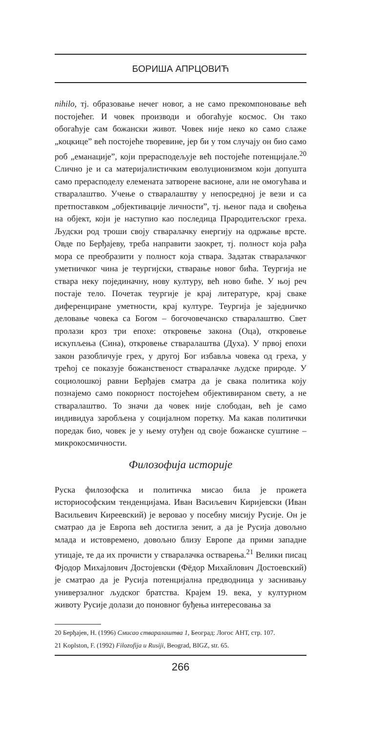БОРИША АПРЦОВИЋ
nihilo, тј. образовање нечег новог, а не само прекомпоновање већ постојећег. И човек производи и обогаћује космос. Он тако обогаћује сам божански живот. Човек није неко ко само слаже „коцкице” већ постојеће творевине, јер би у том случају он био само роб „еманације”, који прерасподељује већ постојеће потенцијале.<sup>20</sup> Слично је и са материјалистичким еволуционизмом који допушта само прерасподелу елемената затворене васионе, али не омогућава и стваралаштво. Учење о стваралаштву у непосредној је вези и са претпоставком „објективације личности”, тј. њеног пада и свођења на објект, који је наступио као последица Прародитељског греха. Људски род троши своју стваралачку енергију на одржање врсте. Овде по Берђајеву, треба направити заокрет, тј. полност која рађа мора се преобразити у полност која ствара. Задатак стваралачког уметничког чина је теургијски, стварање новог бића. Теургија не ствара неку појединачну, нову културу, већ ново биће. У њој реч постаје тело. Почетак теургије је крај литературе, крај сваке диференциране уметности, крај културе. Теургија је заједничко деловање човека са Богом – богочовечанско стваралаштво. Свет пролази кроз три епохе: откровење закона (Оца), откровење искупљења (Сина), откровење стваралаштва (Духа). У првој епохи закон разобличује грех, у другој Бог избавља човека од греха, у трећој се показује божанственост стваралачке људске природе. У социолошкој равни Берђајев сматра да је свака политика коју познајемо само покорност постојећем објективираном свету, а не стваралаштво. То значи да човек није слободан, већ је само индивидуа заробљена у социјалном поретку. Ма какав политички поредак био, човек је у њему отуђен од своје божанске суштине – микрокосмичности.
Филозофија историје
Руска филозофска и политичка мисао била је прожета историософским тенденцијама. Иван Васиљевич Киријевски (Иван Васильевич Киреевский) је веровао у посебну мисију Русије. Он је сматрао да је Европа већ достигла зенит, а да је Русија довољно млада и истовремено, довољно близу Европе да прими западне утицаје, те да их прочисти у стваралачка остварења.<sup>21</sup> Велики писац Фјодор Михајлович Достојевски (Фёдор Михайлович Достоевский) је сматрао да је Русија потенцијална предводница у заснивању универзалног људског братства. Крајем 19. века, у културном животу Русије долази до поновног буђења интересовања за
20 Берђајев, Н. (1996) Смисао стваралаштва 1, Београд: Логос АНТ, стр. 107.
21 Koplston, F. (1992) Filozofija u Rusiji, Beograd, BIGZ, str. 65.
266